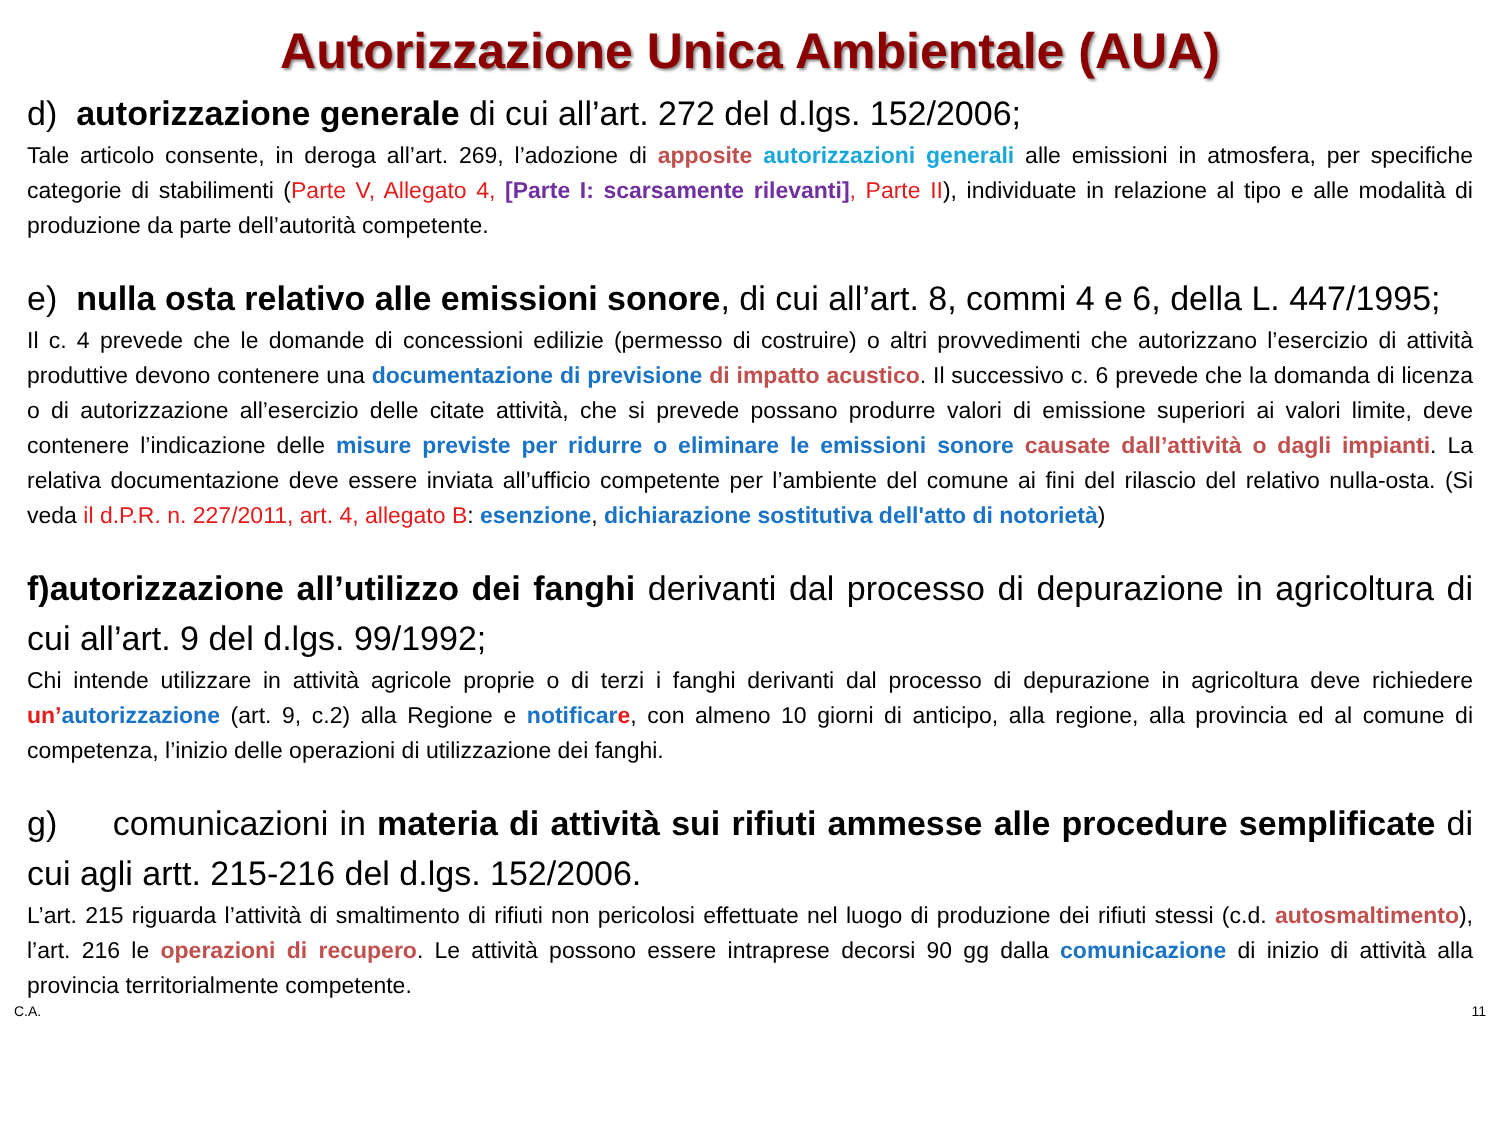Autorizzazione Unica Ambientale (AUA)
d) autorizzazione generale di cui all’art. 272 del d.lgs. 152/2006;
Tale articolo consente, in deroga all’art. 269, l’adozione di apposite autorizzazioni generali alle emissioni in atmosfera, per specifiche categorie di stabilimenti (Parte V, Allegato 4, [Parte I: scarsamente rilevanti], Parte II), individuate in relazione al tipo e alle modalità di produzione da parte dell’autorità competente.
e) nulla osta relativo alle emissioni sonore, di cui all’art. 8, commi 4 e 6, della L. 447/1995;
Il c. 4 prevede che le domande di concessioni edilizie (permesso di costruire) o altri provvedimenti che autorizzano l’esercizio di attività produttive devono contenere una documentazione di previsione di impatto acustico. Il successivo c. 6 prevede che la domanda di licenza o di autorizzazione all’esercizio delle citate attività, che si prevede possano produrre valori di emissione superiori ai valori limite, deve contenere l’indicazione delle misure previste per ridurre o eliminare le emissioni sonore causate dall’attività o dagli impianti. La relativa documentazione deve essere inviata all’ufficio competente per l’ambiente del comune ai fini del rilascio del relativo nulla-osta. (Si veda il d.P.R. n. 227/2011, art. 4, allegato B: esenzione, dichiarazione sostitutiva dell'atto di notorietà)
f)autorizzazione all’utilizzo dei fanghi derivanti dal processo di depurazione in agricoltura di cui all’art. 9 del d.lgs. 99/1992;
Chi intende utilizzare in attività agricole proprie o di terzi i fanghi derivanti dal processo di depurazione in agricoltura deve richiedere un’autorizzazione (art. 9, c.2) alla Regione e notificar e, con almeno 10 giorni di anticipo, alla regione, alla provincia ed al comune di competenza, l’inizio delle operazioni di utilizzazione dei fanghi.
g) comunicazioni in materia di attività sui rifiuti ammesse alle procedure semplificate di cui agli artt. 215-216 del d.lgs. 152/2006.
L’art. 215 riguarda l’attività di smaltimento di rifiuti non pericolosi effettuate nel luogo di produzione dei rifiuti stessi (c.d. autosmaltimento), l’art. 216 le operazioni di recupero. Le attività possono essere intraprese decorsi 90 gg dalla comunicazione di inizio di attività alla provincia territorialmente competente.
C.A. 11